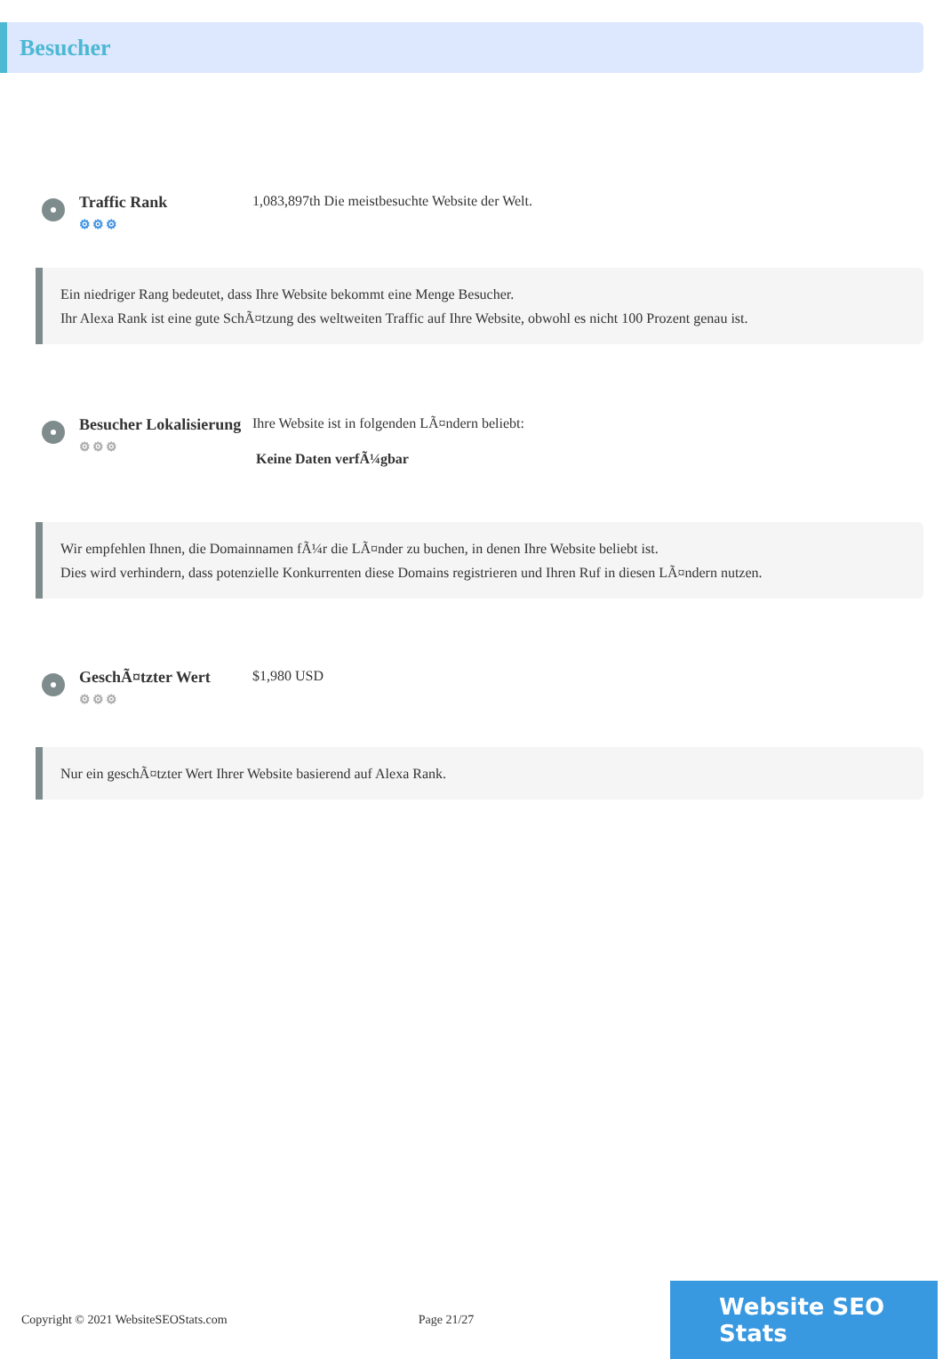Besucher
Traffic Rank
⚙⚙⚙
1,083,897th Die meistbesuchte Website der Welt.
Ein niedriger Rang bedeutet, dass Ihre Website bekommt eine Menge Besucher.
Ihr Alexa Rank ist eine gute SchÃ¤tzung des weltweiten Traffic auf Ihre Website, obwohl es nicht 100 Prozent genau ist.
Besucher Lokalisierung
⚙⚙⚙
Ihre Website ist in folgenden LÃ¤ndern beliebt:
Keine Daten verfÃ¼gbar
Wir empfehlen Ihnen, die Domainnamen fÃ¼r die LÃ¤nder zu buchen, in denen Ihre Website beliebt ist.
Dies wird verhindern, dass potenzielle Konkurrenten diese Domains registrieren und Ihren Ruf in diesen LÃ¤ndern nutzen.
GeschÃ¤tzter Wert
⚙⚙⚙
$1,980 USD
Nur ein geschÃ¤tzter Wert Ihrer Website basierend auf Alexa Rank.
Copyright © 2021 WebsiteSEOStats.com Page 21/27
Website SEO Stats